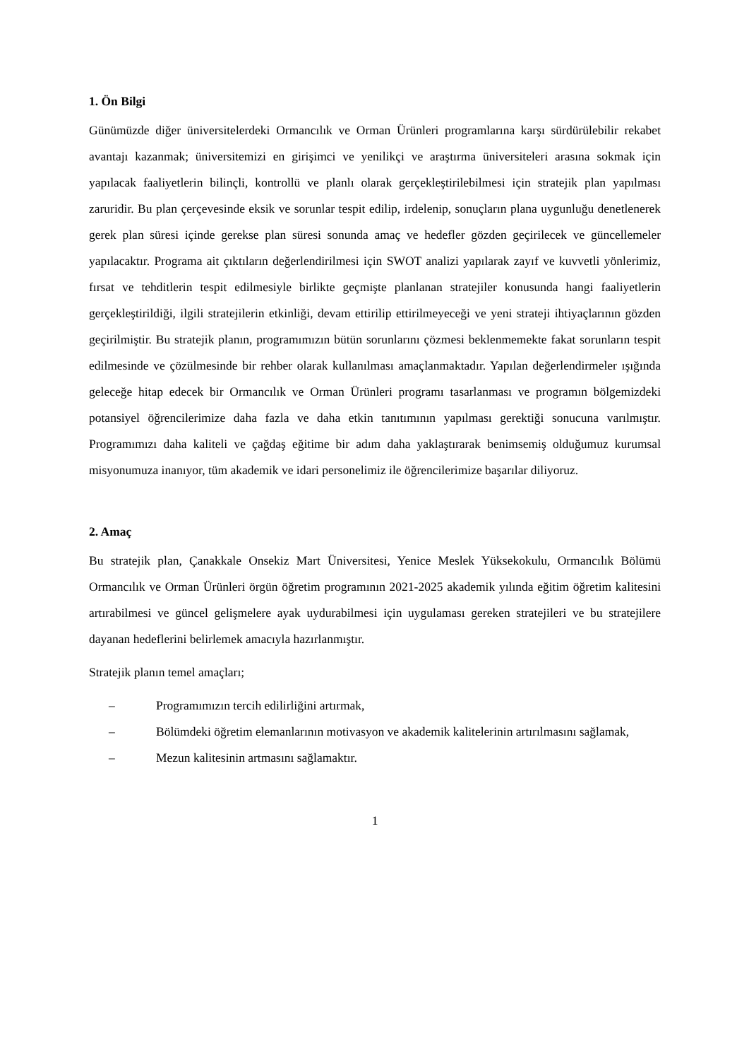1. Ön Bilgi
Günümüzde diğer üniversitelerdeki Ormancılık ve Orman Ürünleri programlarına karşı sürdürülebilir rekabet avantajı kazanmak; üniversitemizi en girişimci ve yenilikçi ve araştırma üniversiteleri arasına sokmak için yapılacak faaliyetlerin bilinçli, kontrollü ve planlı olarak gerçekleştirilebilmesi için stratejik plan yapılması zaruridir. Bu plan çerçevesinde eksik ve sorunlar tespit edilip, irdelenip, sonuçların plana uygunluğu denetlenerek gerek plan süresi içinde gerekse plan süresi sonunda amaç ve hedefler gözden geçirilecek ve güncellemeler yapılacaktır. Programa ait çıktıların değerlendirilmesi için SWOT analizi yapılarak zayıf ve kuvvetli yönlerimiz, fırsat ve tehditlerin tespit edilmesiyle birlikte geçmişte planlanan stratejiler konusunda hangi faaliyetlerin gerçekleştirildiği, ilgili stratejilerin etkinliği, devam ettirilip ettirilmeyeceği ve yeni strateji ihtiyaçlarının gözden geçirilmiştir. Bu stratejik planın, programımızın bütün sorunlarını çözmesi beklenmemekte fakat sorunların tespit edilmesinde ve çözülmesinde bir rehber olarak kullanılması amaçlanmaktadır. Yapılan değerlendirmeler ışığında geleceğe hitap edecek bir Ormancılık ve Orman Ürünleri programı tasarlanması ve programın bölgemizdeki potansiyel öğrencilerimize daha fazla ve daha etkin tanıtımının yapılması gerektiği sonucuna varılmıştır. Programımızı daha kaliteli ve çağdaş eğitime bir adım daha yaklaştırarak benimsemiş olduğumuz kurumsal misyonumuza inanıyor, tüm akademik ve idari personelimiz ile öğrencilerimize başarılar diliyoruz.
2. Amaç
Bu stratejik plan, Çanakkale Onsekiz Mart Üniversitesi, Yenice Meslek Yüksekokulu, Ormancılık Bölümü Ormancılık ve Orman Ürünleri örgün öğretim programının 2021-2025 akademik yılında eğitim öğretim kalitesini artırabilmesi ve güncel gelişmelere ayak uydurabilmesi için uygulaması gereken stratejileri ve bu stratejilere dayanan hedeflerini belirlemek amacıyla hazırlanmıştır.
Stratejik planın temel amaçları;
– Programımızın tercih edilirliğini artırmak,
– Bölümdeki öğretim elemanlarının motivasyon ve akademik kalitelerinin artırılmasını sağlamak,
– Mezun kalitesinin artmasını sağlamaktır.
1